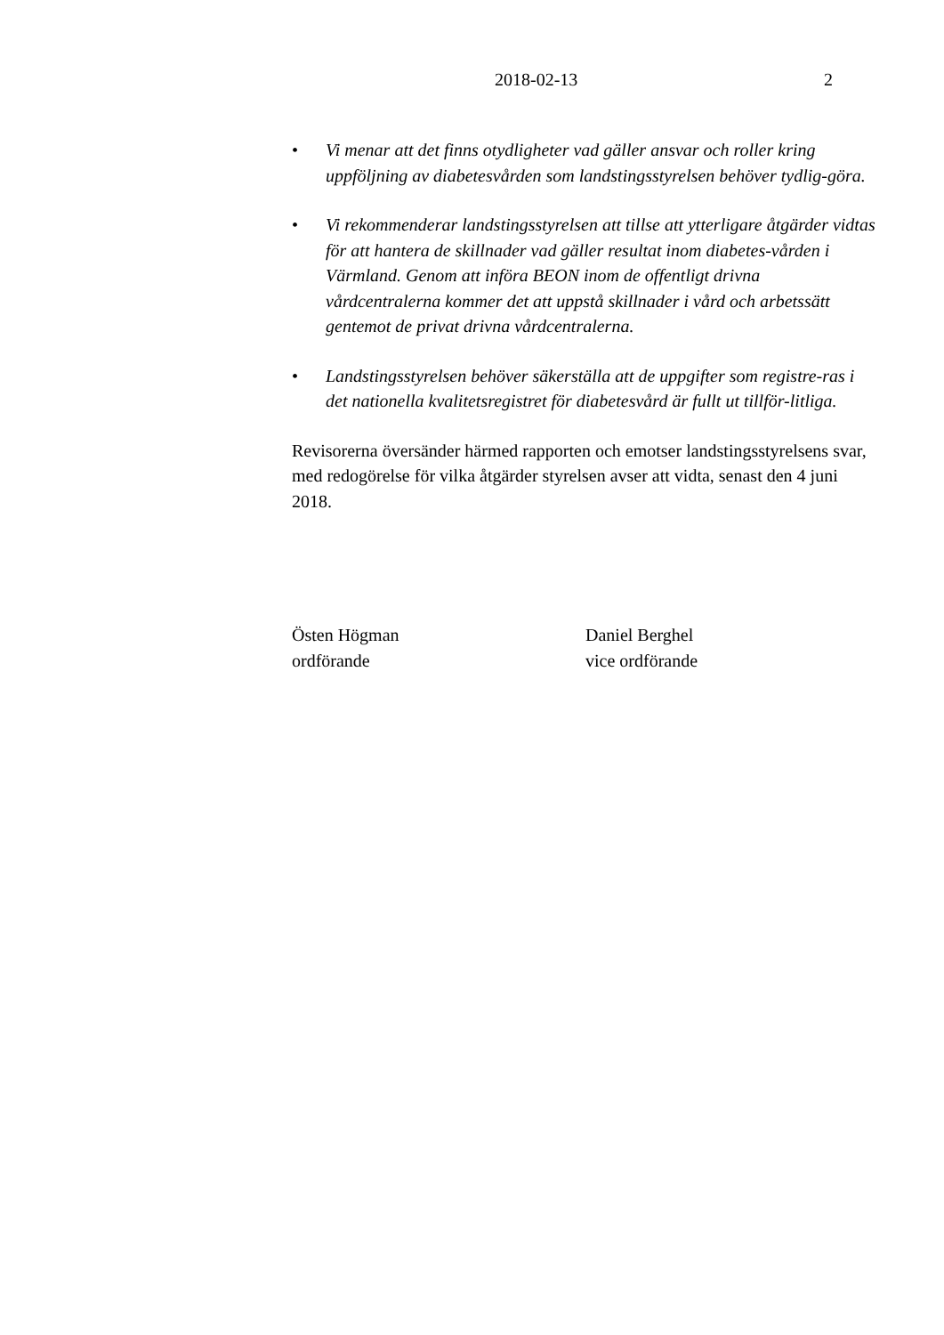2018-02-13 2
• Vi menar att det finns otydligheter vad gäller ansvar och roller kring uppföljning av diabetesvården som landstingsstyrelsen behöver tydlig-göra.
• Vi rekommenderar landstingsstyrelsen att tillse att ytterligare åtgärder vidtas för att hantera de skillnader vad gäller resultat inom diabetes-vården i Värmland. Genom att införa BEON inom de offentligt drivna vårdcentralerna kommer det att uppstå skillnader i vård och arbetssätt gentemot de privat drivna vårdcentralerna.
• Landstingsstyrelsen behöver säkerställa att de uppgifter som registre-ras i det nationella kvalitetsregistret för diabetesvård är fullt ut tillför-litliga.
Revisorerna översänder härmed rapporten och emotser landstingsstyrelsens svar, med redogörelse för vilka åtgärder styrelsen avser att vidta, senast den 4 juni 2018.
Östen Högman
ordförande
Daniel Berghel
vice ordförande